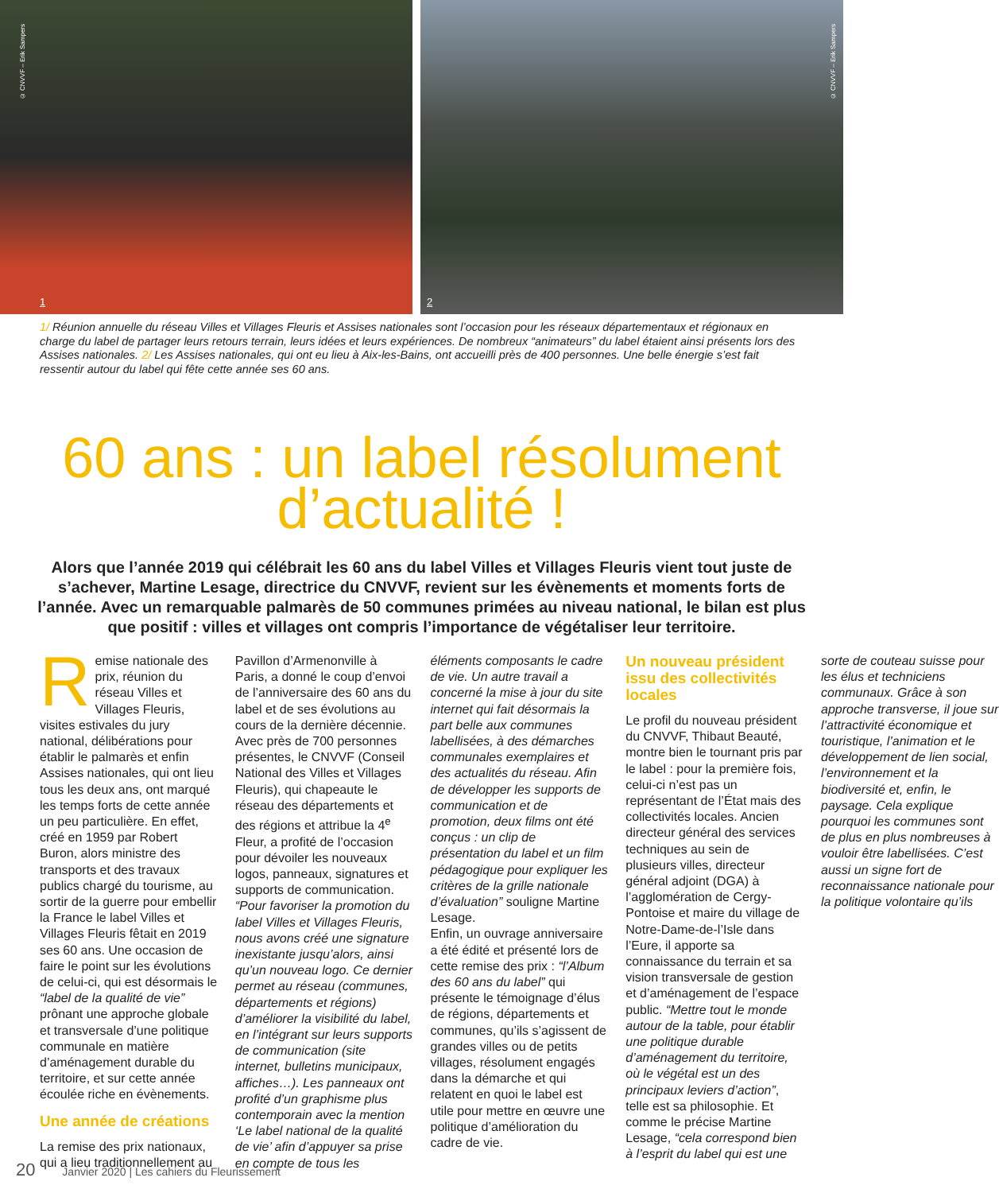© CNVVF – Erik Sampers
1
© CNVVF – Erik Sampers
2
1/ Réunion annuelle du réseau Villes et Villages Fleuris et Assises nationales sont l’occasion pour les réseaux départementaux et régionaux en charge du label de partager leurs retours terrain, leurs idées et leurs expériences. De nombreux “animateurs” du label étaient ainsi présents lors des Assises nationales. 2/ Les Assises nationales, qui ont eu lieu à Aix-les-Bains, ont accueilli près de 400 personnes. Une belle énergie s’est fait ressentir autour du label qui fête cette année ses 60 ans.
60 ans : un label résolument
d’actualité !
Alors que l’année 2019 qui célébrait les 60 ans du label Villes et Villages Fleuris vient tout juste de s’achever, Martine Lesage, directrice du CNVVF, revient sur les évènements et moments forts de l’année. Avec un remarquable palmarès de 50 communes primées au niveau national, le bilan est plus que positif : villes et villages ont compris l’importance de végétaliser leur territoire.
Remise nationale des prix, réunion du réseau Villes et Villages Fleuris, visites estivales du jury national, délibérations pour établir le palmarès et enfin Assises nationales, qui ont lieu tous les deux ans, ont marqué les temps forts de cette année un peu particulière. En effet, créé en 1959 par Robert Buron, alors ministre des transports et des travaux publics chargé du tourisme, au sortir de la guerre pour embellir la France le label Villes et Villages Fleuris fêtait en 2019 ses 60 ans. Une occasion de faire le point sur les évolutions de celui-ci, qui est désormais le “label de la qualité de vie” prônant une approche globale et transversale d’une politique communale en matière d’aménagement durable du territoire, et sur cette année écoulée riche en évènements.
Une année de créations
La remise des prix nationaux, qui a lieu traditionnellement au Pavillon d’Armenonville à Paris, a donné le coup d’envoi de l’anniversaire des 60 ans du label et de ses évolutions au cours de la dernière décennie. Avec près de 700 personnes présentes, le CNVVF (Conseil National des Villes et Villages Fleuris), qui chapeaute le réseau des départements et des régions et attribue la 4<sup>e</sup> Fleur, a profité de l’occasion pour dévoiler les nouveaux logos, panneaux, signatures et supports de communication. “Pour favoriser la promotion du label Villes et Villages Fleuris, nous avons créé une signature inexistante jusqu’alors, ainsi qu’un nouveau logo. Ce dernier permet au réseau (communes, départements et régions) d’améliorer la visibilité du label, en l’intégrant sur leurs supports de communication (site internet, bulletins municipaux, affiches…). Les panneaux ont profité d’un graphisme plus contemporain avec la mention ‘Le label national de la qualité de vie’ afin d’appuyer sa prise en compte de tous les éléments composants le cadre de vie. Un autre travail a concerné la mise à jour du site internet qui fait désormais la part belle aux communes labellisées, à des démarches communales exemplaires et des actualités du réseau. Afin de développer les supports de communication et de promotion, deux films ont été conçus : un clip de présentation du label et un film pédagogique pour expliquer les critères de la grille nationale d’évaluation” souligne Martine Lesage.
Enfin, un ouvrage anniversaire a été édité et présenté lors de cette remise des prix : “l’Album des 60 ans du label” qui présente le témoignage d’élus de régions, départements et communes, qu’ils s’agissent de grandes villes ou de petits villages, résolument engagés dans la démarche et qui relatent en quoi le label est utile pour mettre en œuvre une politique d’amélioration du cadre de vie.
Un nouveau président issu des collectivités locales
Le profil du nouveau président du CNVVF, Thibaut Beauté, montre bien le tournant pris par le label : pour la première fois, celui-ci n’est pas un représentant de l’État mais des collectivités locales. Ancien directeur général des services techniques au sein de plusieurs villes, directeur général adjoint (DGA) à l’agglomération de Cergy-Pontoise et maire du village de Notre-Dame-de-l’Isle dans l’Eure, il apporte sa connaissance du terrain et sa vision transversale de gestion et d’aménagement de l’espace public. “Mettre tout le monde autour de la table, pour établir une politique durable d’aménagement du territoire, où le végétal est un des principaux leviers d’action”, telle est sa philosophie. Et comme le précise Martine Lesage, “cela correspond bien à l’esprit du label qui est une sorte de couteau suisse pour les élus et techniciens communaux. Grâce à son approche transverse, il joue sur l’attractivité économique et touristique, l’animation et le développement de lien social, l’environnement et la biodiversité et, enfin, le paysage. Cela explique pourquoi les communes sont de plus en plus nombreuses à vouloir être labellisées. C’est aussi un signe fort de reconnaissance nationale pour la politique volontaire qu’ils
20 Janvier 2020 | Les cahiers du Fleurissement